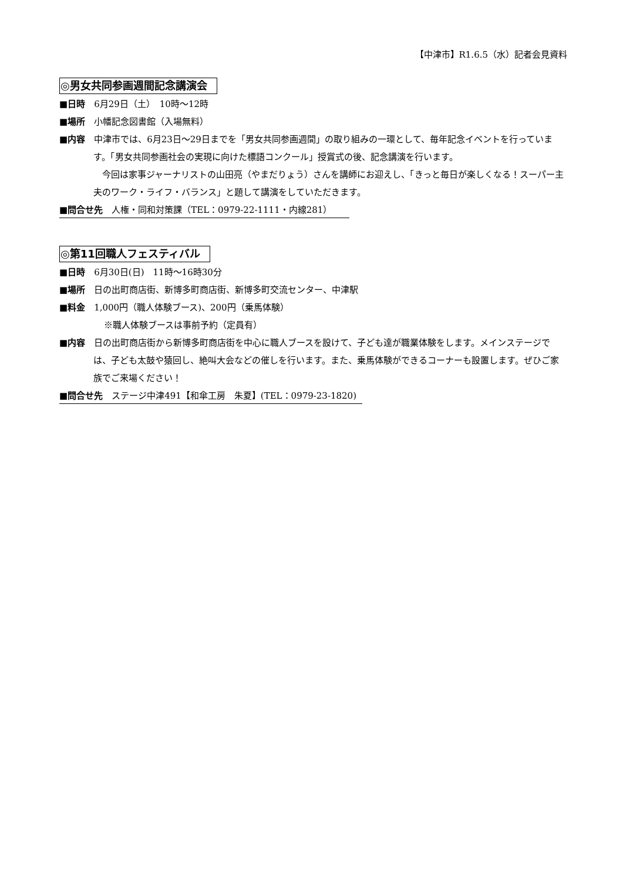【中津市】R1.6.5（水）記者会見資料
◎男女共同参画週間記念講演会
■日時　6月29日（土）　10時～12時
■場所　小幡記念図書館（入場無料）
■内容　中津市では、6月23日～29日までを「男女共同参画週間」の取り組みの一環として、毎年記念イベントを行っています。「男女共同参画社会の実現に向けた標語コンクール」授賞式の後、記念講演を行います。
今回は家事ジャーナリストの山田亮（やまだりょう）さんを講師にお迎えし、「きっと毎日が楽しくなる！スーパー主夫のワーク・ライフ・バランス」と題して講演をしていただきます。
■問合せ先　人権・同和対策課（TEL：0979-22-1111・内線281）
◎第11回職人フェスティバル
■日時　6月30日(日)　11時～16時30分
■場所　日の出町商店街、新博多町商店街、新博多町交流センター、中津駅
■料金　1,000円（職人体験ブース)、200円（乗馬体験）
※職人体験ブースは事前予約（定員有）
■内容　日の出町商店街から新博多町商店街を中心に職人ブースを設けて、子ども達が職業体験をします。メインステージでは、子ども太鼓や猿回し、絶叫大会などの催しを行います。また、乗馬体験ができるコーナーも設置します。ぜひご家族でご来場ください！
■問合せ先　ステージ中津491【和傘工房　朱夏】(TEL：0979-23-1820)